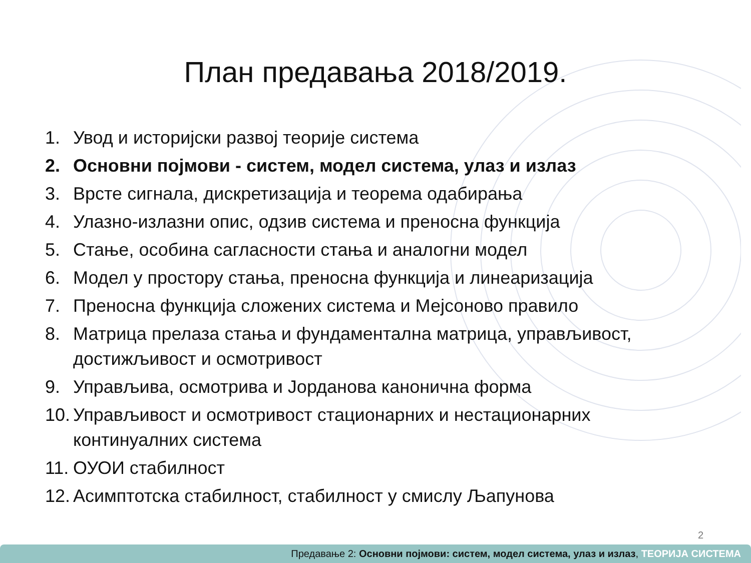План предавања 2018/2019.
1. Увод и историјски развој теорије система
2. Основни појмови - систем, модел система, улаз и излаз
3. Врсте сигнала, дискретизација и теорема одабирања
4. Улазно-излазни опис, одзив система и преносна функција
5. Стање, особина сагласности стања и аналогни модел
6. Модел у простору стања, преносна функција и линеаризација
7. Преносна функција сложених система и Мејсоново правило
8. Матрица прелаза стања и фундаментална матрица, управљивост, достижљивост и осмотривост
9. Управљива, осмотрива и Јорданова канонична форма
10. Управљивост и осмотривост стационарних и нестационарних континуалних система
11. ОУОИ стабилност
12. Асимптотска стабилност, стабилност у смислу Љапунова
2
Предавање 2: Основни појмови: систем, модел система, улаз и излаз, ТЕОРИЈА СИСТЕМА